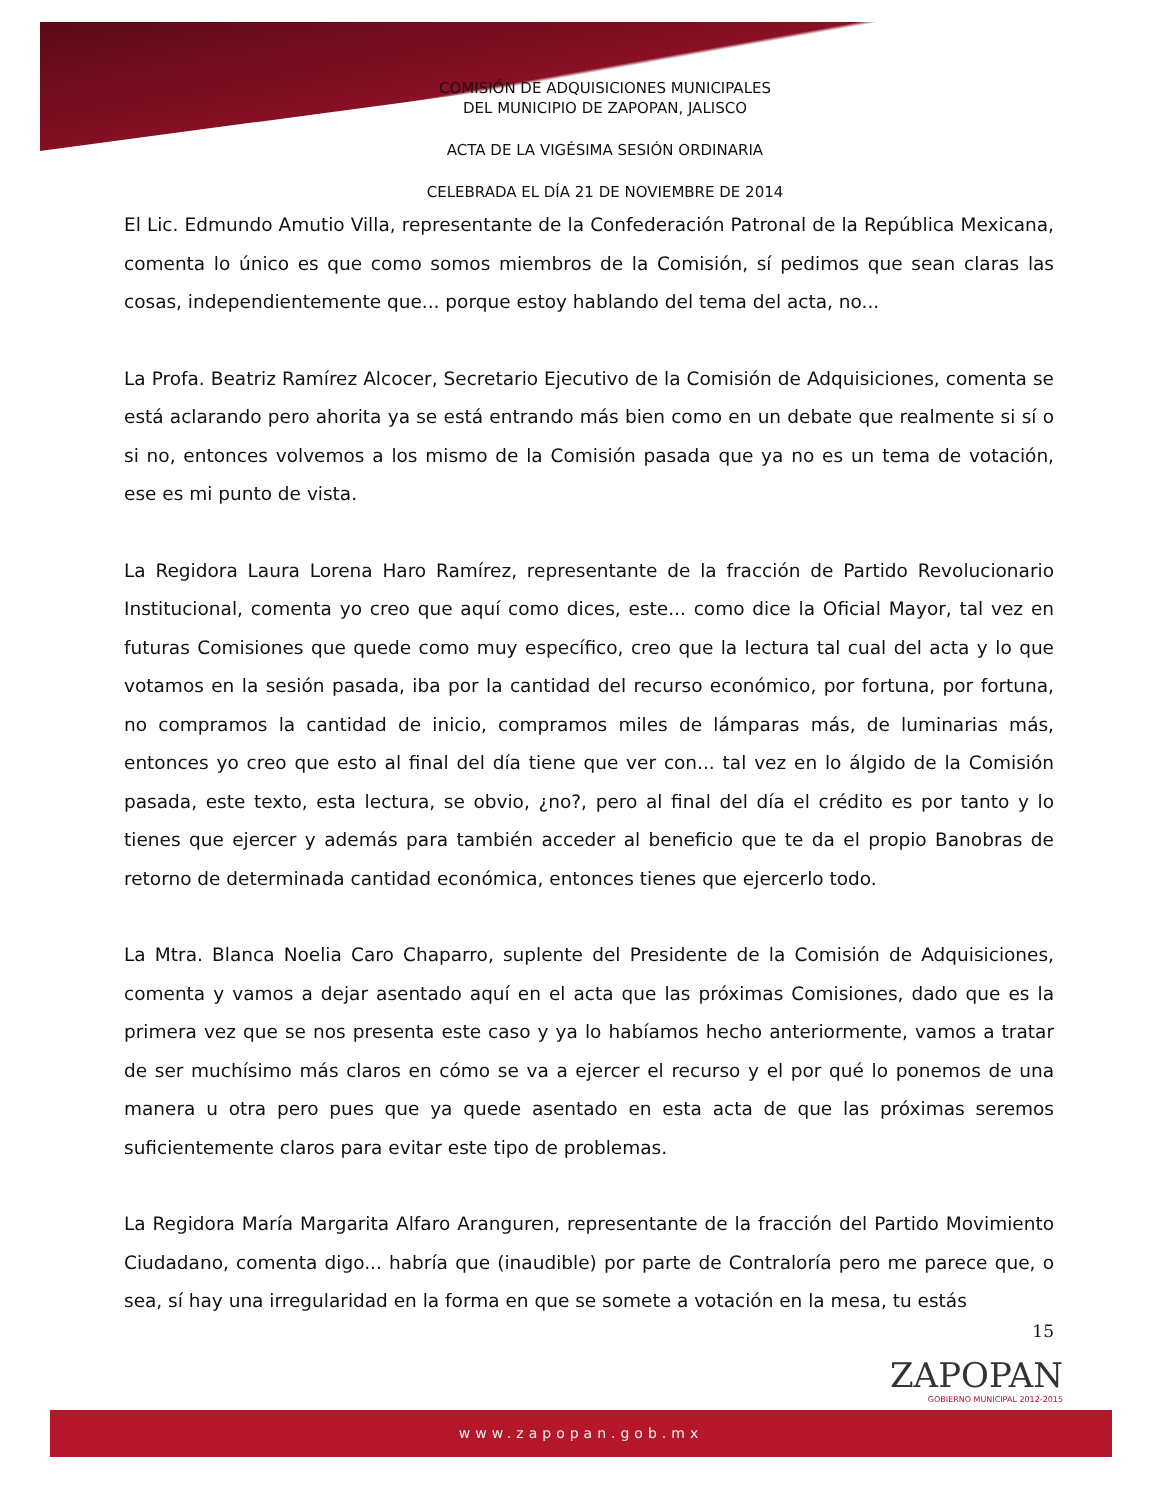COMISIÓN DE ADQUISICIONES MUNICIPALES
DEL MUNICIPIO DE ZAPOPAN, JALISCO
ACTA DE LA VIGÉSIMA SESIÓN ORDINARIA
CELEBRADA EL DÍA 21 DE NOVIEMBRE DE 2014
El Lic. Edmundo Amutio Villa, representante de la Confederación Patronal de la República Mexicana, comenta lo único es que como somos miembros de la Comisión, sí pedimos que sean claras las cosas, independientemente que... porque estoy hablando del tema del acta, no...
La Profa. Beatriz Ramírez Alcocer, Secretario Ejecutivo de la Comisión de Adquisiciones, comenta se está aclarando pero ahorita ya se está entrando más bien como en un debate que realmente si sí o si no, entonces volvemos a los mismo de la Comisión pasada que ya no es un tema de votación, ese es mi punto de vista.
La Regidora Laura Lorena Haro Ramírez, representante de la fracción de Partido Revolucionario Institucional, comenta yo creo que aquí como dices, este... como dice la Oficial Mayor, tal vez en futuras Comisiones que quede como muy específico, creo que la lectura tal cual del acta y lo que votamos en la sesión pasada, iba por la cantidad del recurso económico, por fortuna, por fortuna, no compramos la cantidad de inicio, compramos miles de lámparas más, de luminarias más, entonces yo creo que esto al final del día tiene que ver con... tal vez en lo álgido de la Comisión pasada, este texto, esta lectura, se obvio, ¿no?, pero al final del día el crédito es por tanto y lo tienes que ejercer y además para también acceder al beneficio que te da el propio Banobras de retorno de determinada cantidad económica, entonces tienes que ejercerlo todo.
La Mtra. Blanca Noelia Caro Chaparro, suplente del Presidente de la Comisión de Adquisiciones, comenta y vamos a dejar asentado aquí en el acta que las próximas Comisiones, dado que es la primera vez que se nos presenta este caso y ya lo habíamos hecho anteriormente, vamos a tratar de ser muchísimo más claros en cómo se va a ejercer el recurso y el por qué lo ponemos de una manera u otra pero pues que ya quede asentado en esta acta de que las próximas seremos suficientemente claros para evitar este tipo de problemas.
La Regidora María Margarita Alfaro Aranguren, representante de la fracción del Partido Movimiento Ciudadano, comenta digo... habría que (inaudible) por parte de Contraloría pero me parece que, o sea, sí hay una irregularidad en la forma en que se somete a votación en la mesa, tu estás
15
ZAPOPAN
GOBIERNO MUNICIPAL 2012-2015
www.zapopan.gob.mx